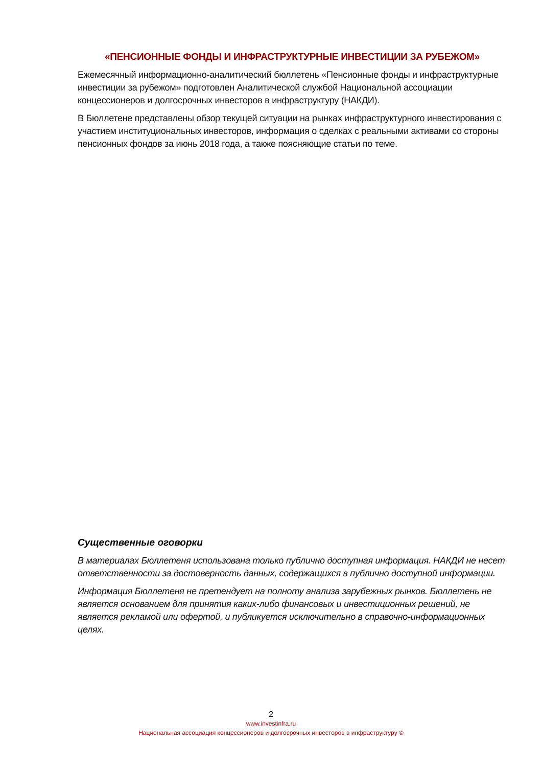«ПЕНСИОННЫЕ ФОНДЫ И ИНФРАСТРУКТУРНЫЕ ИНВЕСТИЦИИ ЗА РУБЕЖОМ»
Ежемесячный информационно-аналитический бюллетень «Пенсионные фонды и инфраструктурные инвестиции за рубежом» подготовлен Аналитической службой Национальной ассоциации концессионеров и долгосрочных инвесторов в инфраструктуру (НАКДИ).
В Бюллетене представлены обзор текущей ситуации на рынках инфраструктурного инвестирования с участием институциональных инвесторов, информация о сделках с реальными активами со стороны пенсионных фондов за июнь 2018 года, а также поясняющие статьи по теме.
Существенные оговорки
В материалах Бюллетеня использована только публично доступная информация. НАКДИ не несет ответственности за достоверность данных, содержащихся в публично доступной информации.
Информация Бюллетеня не претендует на полноту анализа зарубежных рынков. Бюллетень не является основанием для принятия каких-либо финансовых и инвестиционных решений, не является рекламой или офертой, и публикуется исключительно в справочно-информационных целях.
2
www.investinfra.ru
Национальная ассоциация концессионеров и долгосрочных инвесторов в инфраструктуру ©